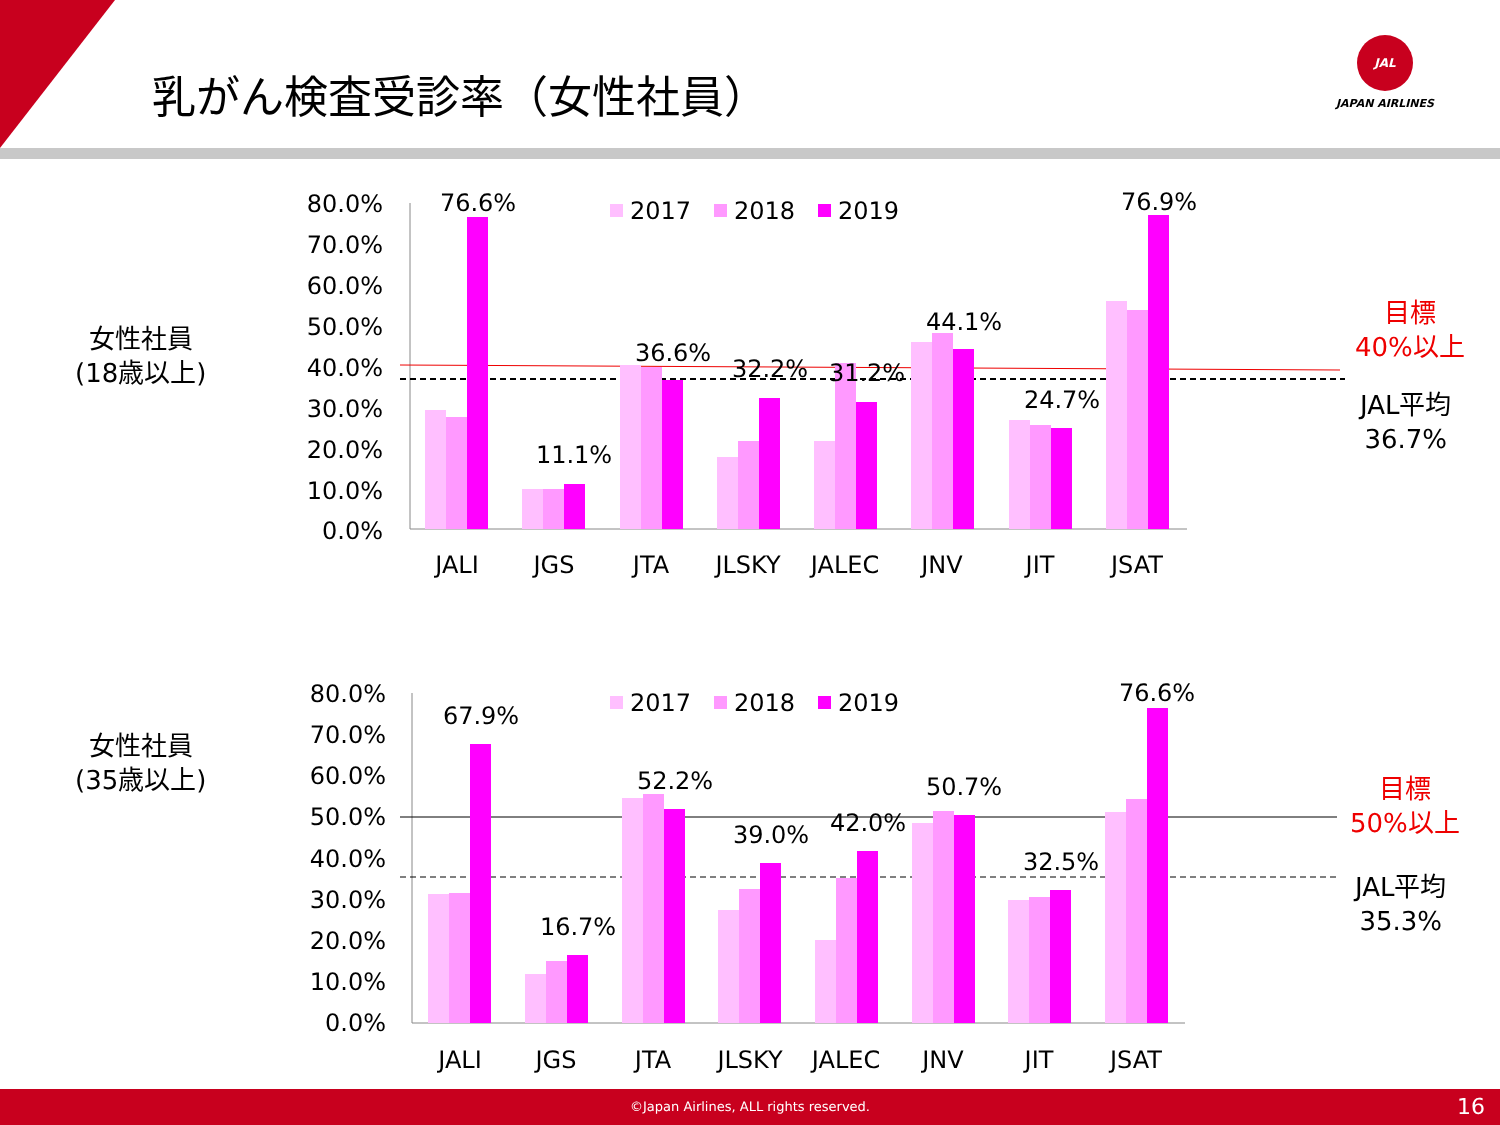乳がん検査受診率（女性社員）
JAL
JAPAN AIRLINES
女性社員
(18歳以上)
目標
40%以上
JAL平均
36.7%
80.0%
70.0%
60.0%
50.0%
40.0%
30.0%
20.0%
10.0%
0.0%
76.6%
11.1%
36.6%
32.2%
31.2%
44.1%
24.7%
76.9%
JALI
JGS
JTA
JLSKY
JALEC
JNV
JIT
JSAT
2017
2018
2019
女性社員
(35歳以上)
目標
50%以上
JAL平均
35.3%
80.0%
70.0%
60.0%
50.0%
40.0%
30.0%
20.0%
10.0%
0.0%
67.9%
16.7%
52.2%
39.0%
42.0%
50.7%
32.5%
76.6%
JALI
JGS
JTA
JLSKY
JALEC
JNV
JIT
JSAT
2017
2018
2019
©Japan Airlines, ALL rights reserved. 16